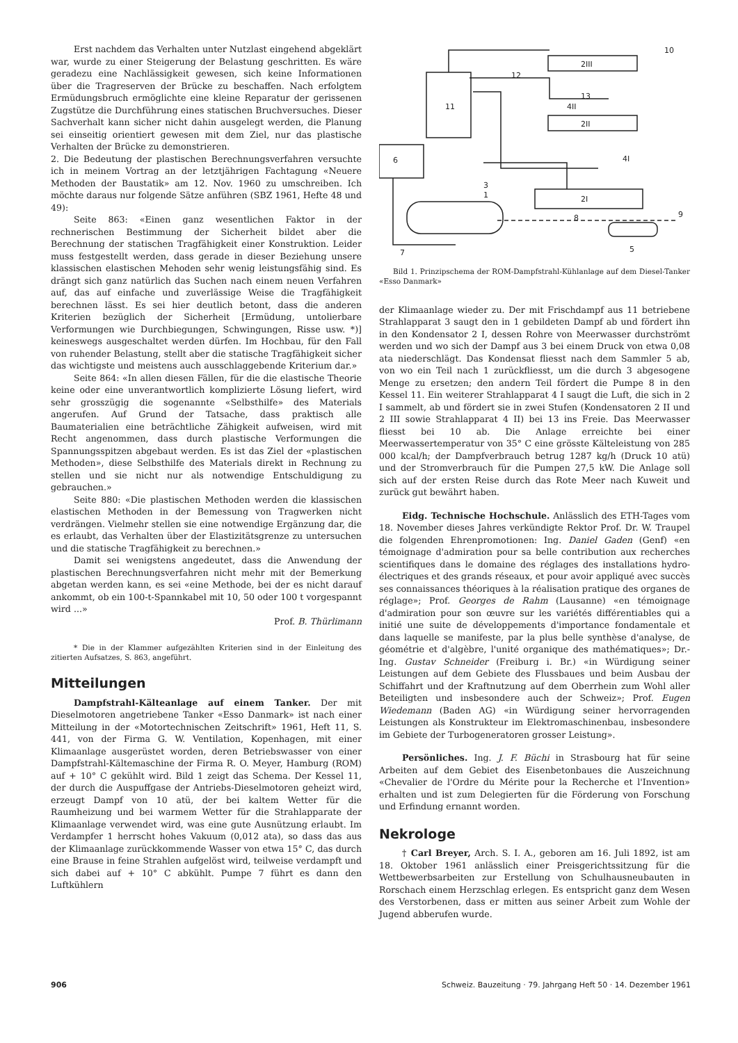Erst nachdem das Verhalten unter Nutzlast eingehend abgeklärt war, wurde zu einer Steigerung der Belastung geschritten. Es wäre geradezu eine Nachlässigkeit gewesen, sich keine Informationen über die Tragreserven der Brücke zu beschaffen. Nach erfolgtem Ermüdungsbruch ermöglichte eine kleine Reparatur der gerissenen Zugstütze die Durchführung eines statischen Bruchversuches. Dieser Sachverhalt kann sicher nicht dahin ausgelegt werden, die Planung sei einseitig orientiert gewesen mit dem Ziel, nur das plastische Verhalten der Brücke zu demonstrieren.
2. Die Bedeutung der plastischen Berechnungsverfahren versuchte ich in meinem Vortrag an der letztjährigen Fachtagung «Neuere Methoden der Baustatik» am 12. Nov. 1960 zu umschreiben. Ich möchte daraus nur folgende Sätze anführen (SBZ 1961, Hefte 48 und 49):
Seite 863: «Einen ganz wesentlichen Faktor in der rechnerischen Bestimmung der Sicherheit bildet aber die Berechnung der statischen Tragfähigkeit einer Konstruktion. Leider muss festgestellt werden, dass gerade in dieser Beziehung unsere klassischen elastischen Mehoden sehr wenig leistungsfähig sind. Es drängt sich ganz natürlich das Suchen nach einem neuen Verfahren auf, das auf einfache und zuverlässige Weise die Tragfähigkeit berechnen lässt. Es sei hier deutlich betont, dass die anderen Kriterien bezüglich der Sicherheit [Ermüdung, untolierbare Verformungen wie Durchbiegungen, Schwingungen, Risse usw. *)] keineswegs ausgeschaltet werden dürfen. Im Hochbau, für den Fall von ruhender Belastung, stellt aber die statische Tragfähigkeit sicher das wichtigste und meistens auch ausschlaggebende Kriterium dar.»
Seite 864: «In allen diesen Fällen, für die die elastische Theorie keine oder eine unverantwortlich komplizierte Lösung liefert, wird sehr grosszügig die sogenannte «Selbsthilfe» des Materials angerufen. Auf Grund der Tatsache, dass praktisch alle Baumaterialien eine beträchtliche Zähigkeit aufweisen, wird mit Recht angenommen, dass durch plastische Verformungen die Spannungsspitzen abgebaut werden. Es ist das Ziel der «plastischen Methoden», diese Selbsthilfe des Materials direkt in Rechnung zu stellen und sie nicht nur als notwendige Entschuldigung zu gebrauchen.»
Seite 880: «Die plastischen Methoden werden die klassischen elastischen Methoden in der Bemessung von Tragwerken nicht verdrängen. Vielmehr stellen sie eine notwendige Ergänzung dar, die es erlaubt, das Verhalten über der Elastizitätsgrenze zu untersuchen und die statische Tragfähigkeit zu berechnen.»
Damit sei wenigstens angedeutet, dass die Anwendung der plastischen Berechnungsverfahren nicht mehr mit der Bemerkung abgetan werden kann, es sei «eine Methode, bei der es nicht darauf ankommt, ob ein 100-t-Spannkabel mit 10, 50 oder 100 t vorgespannt wird ...»
Prof. B. Thürlimann
* Die in der Klammer aufgezählten Kriterien sind in der Einleitung des zitierten Aufsatzes, S. 863, angeführt.
Mitteilungen
Dampfstrahl-Kälteanlage auf einem Tanker. Der mit Dieselmotoren angetriebene Tanker «Esso Danmark» ist nach einer Mitteilung in der «Motortechnischen Zeitschrift» 1961, Heft 11, S. 441, von der Firma G. W. Ventilation, Kopenhagen, mit einer Klimaanlage ausgerüstet worden, deren Betriebswasser von einer Dampfstrahl-Kältemaschine der Firma R. O. Meyer, Hamburg (ROM) auf + 10° C gekühlt wird. Bild 1 zeigt das Schema. Der Kessel 11, der durch die Auspuffgase der Antriebs-Dieselmotoren geheizt wird, erzeugt Dampf von 10 atü, der bei kaltem Wetter für die Raumheizung und bei warmem Wetter für die Strahlapparate der Klimaanlage verwendet wird, was eine gute Ausnützung erlaubt. Im Verdampfer 1 herrscht hohes Vakuum (0,012 ata), so dass das aus der Klimaanlage zurückkommende Wasser von etwa 15° C, das durch eine Brause in feine Strahlen aufgelöst wird, teilweise verdampft und sich dabei auf + 10° C abkühlt. Pumpe 7 führt es dann den Luftkühlern
11
6
1
2III
2II
2I
5
7
10
13
4II
4I
3
8
9
12
Bild 1. Prinzipschema der ROM-Dampfstrahl-Kühlanlage auf dem Diesel-Tanker «Esso Danmark»
der Klimaanlage wieder zu. Der mit Frischdampf aus 11 betriebene Strahlapparat 3 saugt den in 1 gebildeten Dampf ab und fördert ihn in den Kondensator 2 I, dessen Rohre von Meerwasser durchströmt werden und wo sich der Dampf aus 3 bei einem Druck von etwa 0,08 ata niederschlägt. Das Kondensat fliesst nach dem Sammler 5 ab, von wo ein Teil nach 1 zurückfliesst, um die durch 3 abgesogene Menge zu ersetzen; den andern Teil fördert die Pumpe 8 in den Kessel 11. Ein weiterer Strahlapparat 4 I saugt die Luft, die sich in 2 I sammelt, ab und fördert sie in zwei Stufen (Kondensatoren 2 II und 2 III sowie Strahlapparat 4 II) bei 13 ins Freie. Das Meerwasser fliesst bei 10 ab. Die Anlage erreichte bei einer Meerwassertemperatur von 35° C eine grösste Kälteleistung von 285 000 kcal/h; der Dampfverbrauch betrug 1287 kg/h (Druck 10 atü) und der Stromverbrauch für die Pumpen 27,5 kW. Die Anlage soll sich auf der ersten Reise durch das Rote Meer nach Kuweit und zurück gut bewährt haben.
Eidg. Technische Hochschule. Anlässlich des ETH-Tages vom 18. November dieses Jahres verkündigte Rektor Prof. Dr. W. Traupel die folgenden Ehrenpromotionen: Ing. Daniel Gaden (Genf) «en témoignage d'admiration pour sa belle contribution aux recherches scientifiques dans le domaine des réglages des installations hydro-électriques et des grands réseaux, et pour avoir appliqué avec succès ses connaissances théoriques à la réalisation pratique des organes de réglage»; Prof. Georges de Rahm (Lausanne) «en témoignage d'admiration pour son œuvre sur les variétés différentiables qui a initié une suite de développements d'importance fondamentale et dans laquelle se manifeste, par la plus belle synthèse d'analyse, de géométrie et d'algèbre, l'unité organique des mathématiques»; Dr.-Ing. Gustav Schneider (Freiburg i. Br.) «in Würdigung seiner Leistungen auf dem Gebiete des Flussbaues und beim Ausbau der Schiffahrt und der Kraftnutzung auf dem Oberrhein zum Wohl aller Beteiligten und insbesondere auch der Schweiz»; Prof. Eugen Wiedemann (Baden AG) «in Würdigung seiner hervorragenden Leistungen als Konstrukteur im Elektromaschinenbau, insbesondere im Gebiete der Turbogeneratoren grosser Leistung».
Persönliches. Ing. J. F. Büchi in Strasbourg hat für seine Arbeiten auf dem Gebiet des Eisenbetonbaues die Auszeichnung «Chevalier de l'Ordre du Mérite pour la Recherche et l'Invention» erhalten und ist zum Delegierten für die Förderung von Forschung und Erfindung ernannt worden.
Nekrologe
† Carl Breyer, Arch. S. I. A., geboren am 16. Juli 1892, ist am 18. Oktober 1961 anlässlich einer Preisgerichtssitzung für die Wettbewerbsarbeiten zur Erstellung von Schulhausneubauten in Rorschach einem Herzschlag erlegen. Es entspricht ganz dem Wesen des Verstorbenen, dass er mitten aus seiner Arbeit zum Wohle der Jugend abberufen wurde.
906 Schweiz. Bauzeitung · 79. Jahrgang Heft 50 · 14. Dezember 1961